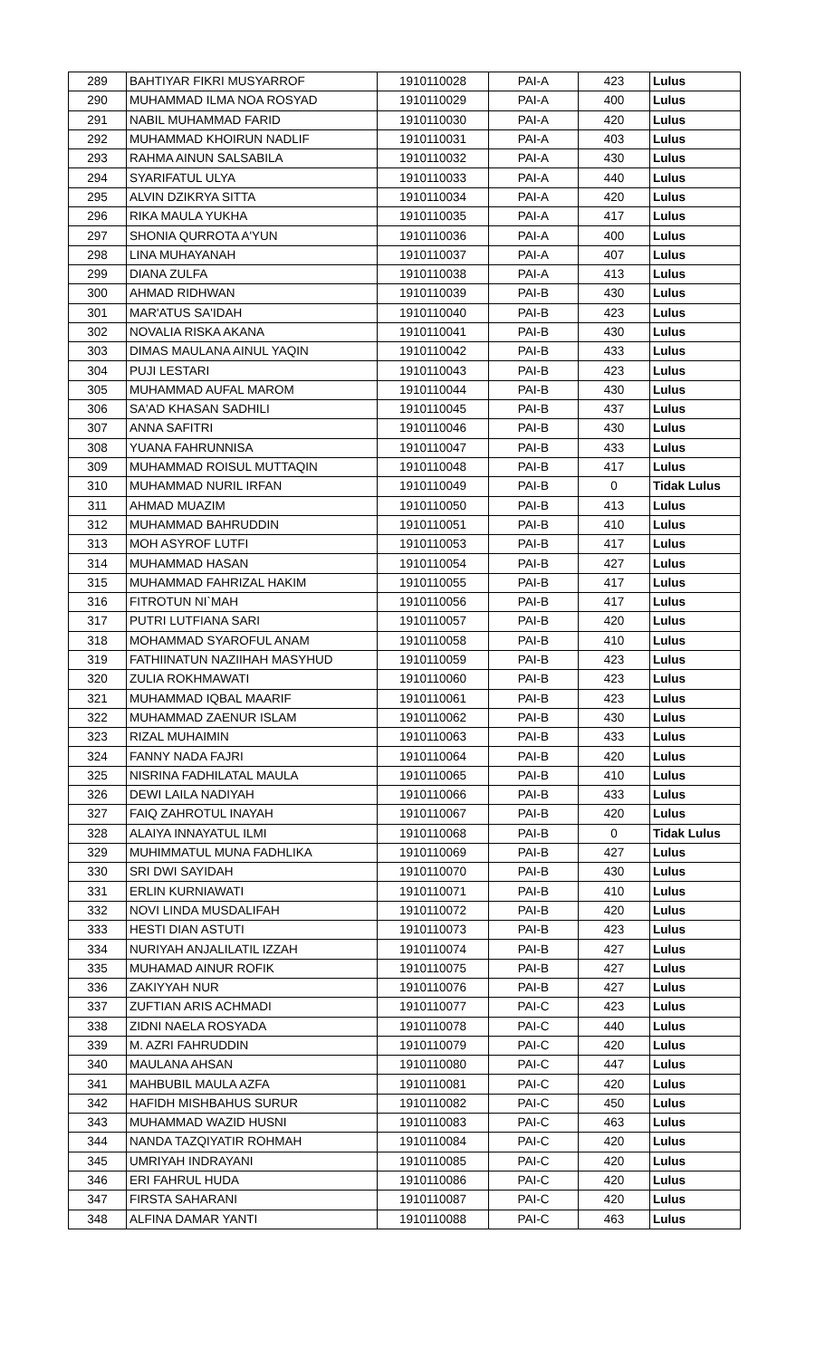| 289 | BAHTIYAR FIKRI MUSYARROF | 1910110028 | PAI-A | 423 | Lulus |
| 290 | MUHAMMAD ILMA NOA ROSYAD | 1910110029 | PAI-A | 400 | Lulus |
| 291 | NABIL MUHAMMAD FARID | 1910110030 | PAI-A | 420 | Lulus |
| 292 | MUHAMMAD KHOIRUN NADLIF | 1910110031 | PAI-A | 403 | Lulus |
| 293 | RAHMA AINUN SALSABILA | 1910110032 | PAI-A | 430 | Lulus |
| 294 | SYARIFATUL ULYA | 1910110033 | PAI-A | 440 | Lulus |
| 295 | ALVIN DZIKRYA SITTA | 1910110034 | PAI-A | 420 | Lulus |
| 296 | RIKA MAULA YUKHA | 1910110035 | PAI-A | 417 | Lulus |
| 297 | SHONIA QURROTA A'YUN | 1910110036 | PAI-A | 400 | Lulus |
| 298 | LINA MUHAYANAH | 1910110037 | PAI-A | 407 | Lulus |
| 299 | DIANA ZULFA | 1910110038 | PAI-A | 413 | Lulus |
| 300 | AHMAD RIDHWAN | 1910110039 | PAI-B | 430 | Lulus |
| 301 | MAR'ATUS SA'IDAH | 1910110040 | PAI-B | 423 | Lulus |
| 302 | NOVALIA RISKA AKANA | 1910110041 | PAI-B | 430 | Lulus |
| 303 | DIMAS MAULANA AINUL YAQIN | 1910110042 | PAI-B | 433 | Lulus |
| 304 | PUJI LESTARI | 1910110043 | PAI-B | 423 | Lulus |
| 305 | MUHAMMAD AUFAL MAROM | 1910110044 | PAI-B | 430 | Lulus |
| 306 | SA'AD KHASAN SADHILI | 1910110045 | PAI-B | 437 | Lulus |
| 307 | ANNA SAFITRI | 1910110046 | PAI-B | 430 | Lulus |
| 308 | YUANA FAHRUNNISA | 1910110047 | PAI-B | 433 | Lulus |
| 309 | MUHAMMAD ROISUL MUTTAQIN | 1910110048 | PAI-B | 417 | Lulus |
| 310 | MUHAMMAD NURIL IRFAN | 1910110049 | PAI-B | 0 | Tidak Lulus |
| 311 | AHMAD MUAZIM | 1910110050 | PAI-B | 413 | Lulus |
| 312 | MUHAMMAD BAHRUDDIN | 1910110051 | PAI-B | 410 | Lulus |
| 313 | MOH ASYROF LUTFI | 1910110053 | PAI-B | 417 | Lulus |
| 314 | MUHAMMAD HASAN | 1910110054 | PAI-B | 427 | Lulus |
| 315 | MUHAMMAD FAHRIZAL HAKIM | 1910110055 | PAI-B | 417 | Lulus |
| 316 | FITROTUN NI`MAH | 1910110056 | PAI-B | 417 | Lulus |
| 317 | PUTRI LUTFIANA SARI | 1910110057 | PAI-B | 420 | Lulus |
| 318 | MOHAMMAD SYAROFUL ANAM | 1910110058 | PAI-B | 410 | Lulus |
| 319 | FATHIINATUN NAZIIHAH MASYHUD | 1910110059 | PAI-B | 423 | Lulus |
| 320 | ZULIA ROKHMAWATI | 1910110060 | PAI-B | 423 | Lulus |
| 321 | MUHAMMAD IQBAL MAARIF | 1910110061 | PAI-B | 423 | Lulus |
| 322 | MUHAMMAD ZAENUR ISLAM | 1910110062 | PAI-B | 430 | Lulus |
| 323 | RIZAL MUHAIMIN | 1910110063 | PAI-B | 433 | Lulus |
| 324 | FANNY NADA FAJRI | 1910110064 | PAI-B | 420 | Lulus |
| 325 | NISRINA FADHILATAL MAULA | 1910110065 | PAI-B | 410 | Lulus |
| 326 | DEWI LAILA NADIYAH | 1910110066 | PAI-B | 433 | Lulus |
| 327 | FAIQ ZAHROTUL INAYAH | 1910110067 | PAI-B | 420 | Lulus |
| 328 | ALAIYA INNAYATUL ILMI | 1910110068 | PAI-B | 0 | Tidak Lulus |
| 329 | MUHIMMATUL MUNA FADHLIKA | 1910110069 | PAI-B | 427 | Lulus |
| 330 | SRI DWI SAYIDAH | 1910110070 | PAI-B | 430 | Lulus |
| 331 | ERLIN KURNIAWATI | 1910110071 | PAI-B | 410 | Lulus |
| 332 | NOVI LINDA MUSDALIFAH | 1910110072 | PAI-B | 420 | Lulus |
| 333 | HESTI DIAN ASTUTI | 1910110073 | PAI-B | 423 | Lulus |
| 334 | NURIYAH ANJALILATIL IZZAH | 1910110074 | PAI-B | 427 | Lulus |
| 335 | MUHAMAD AINUR ROFIK | 1910110075 | PAI-B | 427 | Lulus |
| 336 | ZAKIYYAH NUR | 1910110076 | PAI-B | 427 | Lulus |
| 337 | ZUFTIAN ARIS ACHMADI | 1910110077 | PAI-C | 423 | Lulus |
| 338 | ZIDNI NAELA ROSYADA | 1910110078 | PAI-C | 440 | Lulus |
| 339 | M. AZRI FAHRUDDIN | 1910110079 | PAI-C | 420 | Lulus |
| 340 | MAULANA AHSAN | 1910110080 | PAI-C | 447 | Lulus |
| 341 | MAHBUBIL MAULA AZFA | 1910110081 | PAI-C | 420 | Lulus |
| 342 | HAFIDH MISHBAHUS SURUR | 1910110082 | PAI-C | 450 | Lulus |
| 343 | MUHAMMAD WAZID HUSNI | 1910110083 | PAI-C | 463 | Lulus |
| 344 | NANDA TAZQIYATIR ROHMAH | 1910110084 | PAI-C | 420 | Lulus |
| 345 | UMRIYAH INDRAYANI | 1910110085 | PAI-C | 420 | Lulus |
| 346 | ERI FAHRUL HUDA | 1910110086 | PAI-C | 420 | Lulus |
| 347 | FIRSTA SAHARANI | 1910110087 | PAI-C | 420 | Lulus |
| 348 | ALFINA DAMAR YANTI | 1910110088 | PAI-C | 463 | Lulus |